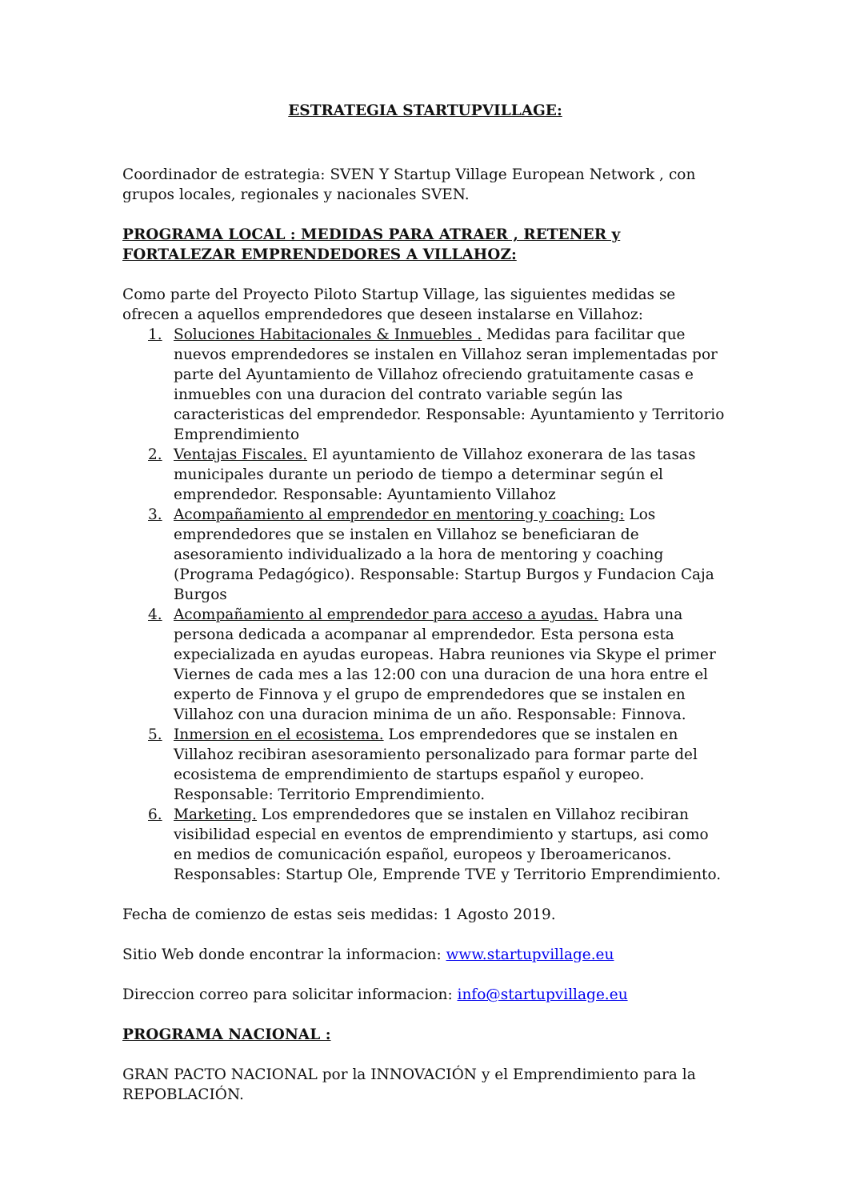ESTRATEGIA STARTUPVILLAGE:
Coordinador de estrategia: SVEN Y Startup Village European Network , con grupos locales, regionales y nacionales SVEN.
PROGRAMA LOCAL : MEDIDAS PARA ATRAER , RETENER y FORTALEZAR EMPRENDEDORES A VILLAHOZ:
Como parte del Proyecto Piloto Startup Village, las siguientes medidas se ofrecen a aquellos emprendedores que deseen instalarse en Villahoz:
1. Soluciones Habitacionales & Inmuebles . Medidas para facilitar que nuevos emprendedores se instalen en Villahoz seran implementadas por parte del Ayuntamiento de Villahoz ofreciendo gratuitamente casas e inmuebles con una duracion del contrato variable según las caracteristicas del emprendedor. Responsable: Ayuntamiento y Territorio Emprendimiento
2. Ventajas Fiscales. El ayuntamiento de Villahoz exonerara de las tasas municipales durante un periodo de tiempo a determinar según el emprendedor. Responsable: Ayuntamiento Villahoz
3. Acompañamiento al emprendedor en mentoring y coaching: Los emprendedores que se instalen en Villahoz se beneficiaran de asesoramiento individualizado a la hora de mentoring y coaching (Programa Pedagógico). Responsable: Startup Burgos y Fundacion Caja Burgos
4. Acompañamiento al emprendedor para acceso a ayudas. Habra una persona dedicada a acompanar al emprendedor. Esta persona esta expecializada en ayudas europeas. Habra reuniones via Skype el primer Viernes de cada mes a las 12:00 con una duracion de una hora entre el experto de Finnova y el grupo de emprendedores que se instalen en Villahoz con una duracion minima de un año. Responsable: Finnova.
5. Inmersion en el ecosistema. Los emprendedores que se instalen en Villahoz recibiran asesoramiento personalizado para formar parte del ecosistema de emprendimiento de startups español y europeo. Responsable: Territorio Emprendimiento.
6. Marketing. Los emprendedores que se instalen en Villahoz recibiran visibilidad especial en eventos de emprendimiento y startups, asi como en medios de comunicación español, europeos y Iberoamericanos. Responsables: Startup Ole, Emprende TVE y Territorio Emprendimiento.
Fecha de comienzo de estas seis medidas: 1 Agosto 2019.
Sitio Web donde encontrar la informacion: www.startupvillage.eu
Direccion correo para solicitar informacion: info@startupvillage.eu
PROGRAMA NACIONAL :
GRAN PACTO NACIONAL por la INNOVACIÓN y el Emprendimiento para la REPOBLACIÓN.